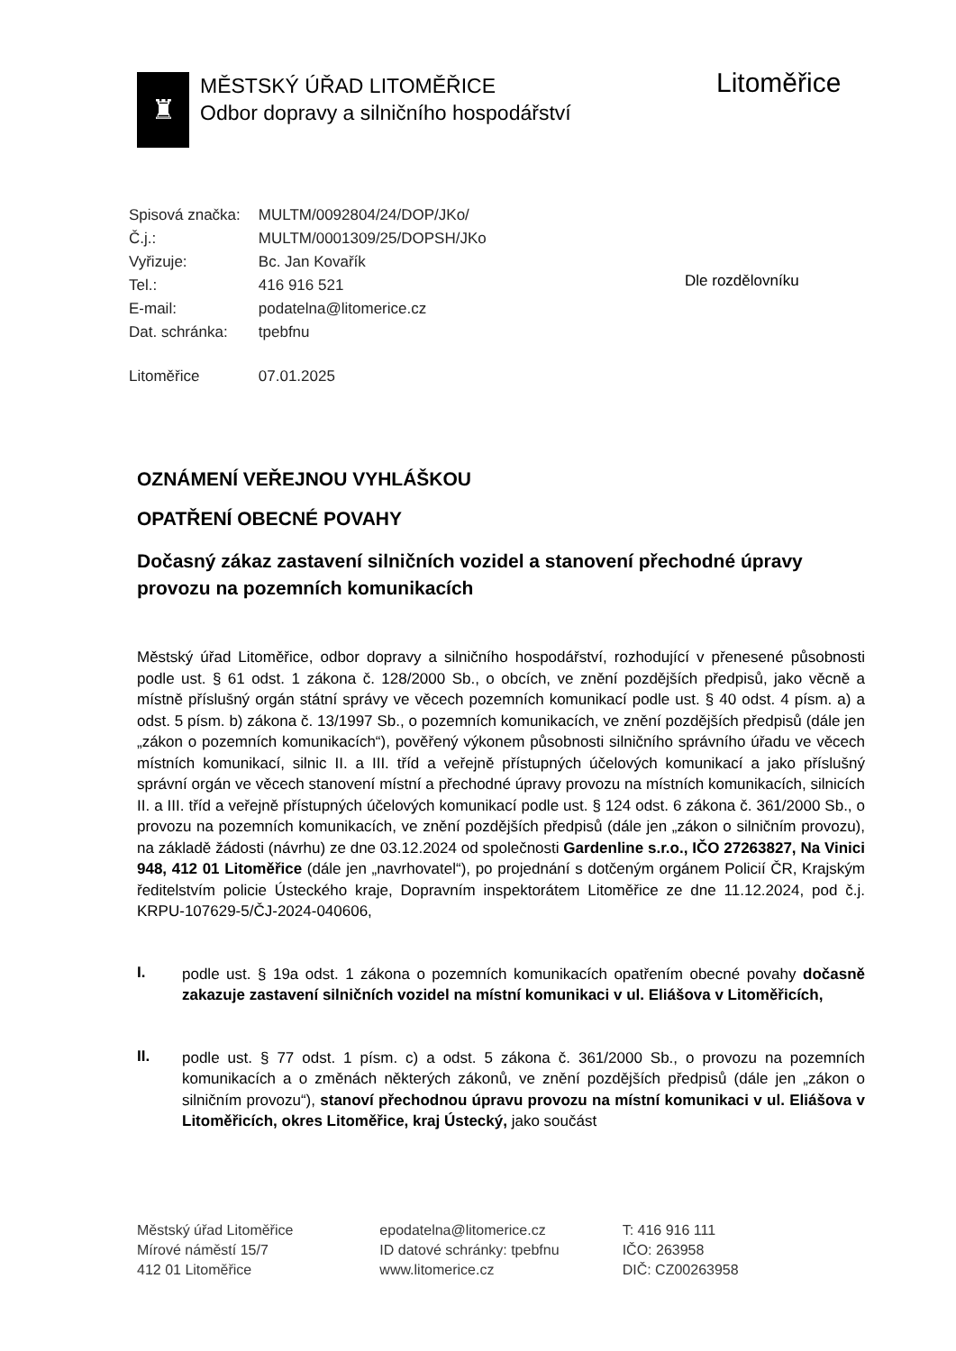♜
MĚSTSKÝ ÚŘAD LITOMĚŘICE
Odbor dopravy a silničního hospodářství
Litoměřice
| Spisová značka: | MULTM/0092804/24/DOP/JKo/ |
| Č.j.: | MULTM/0001309/25/DOPSH/JKo |
| Vyřizuje: | Bc. Jan Kovařík |
| Tel.: | 416 916 521 |
| E-mail: | podatelna@litomerice.cz |
| Dat. schránka: | tpebfnu |
| Litoměřice | 07.01.2025 |
Dle rozdělovníku
OZNÁMENÍ VEŘEJNOU VYHLÁŠKOU
OPATŘENÍ OBECNÉ POVAHY
Dočasný zákaz zastavení silničních vozidel a stanovení přechodné úpravy provozu na pozemních komunikacích
Městský úřad Litoměřice, odbor dopravy a silničního hospodářství, rozhodující v přenesené působnosti podle ust. § 61 odst. 1 zákona č. 128/2000 Sb., o obcích, ve znění pozdějších předpisů, jako věcně a místně příslušný orgán státní správy ve věcech pozemních komunikací podle ust. § 40 odst. 4 písm. a) a odst. 5 písm. b) zákona č. 13/1997 Sb., o pozemních komunikacích, ve znění pozdějších předpisů (dále jen „zákon o pozemních komunikacích“), pověřený výkonem působnosti silničního správního úřadu ve věcech místních komunikací, silnic II. a III. tříd a veřejně přístupných účelových komunikací a jako příslušný správní orgán ve věcech stanovení místní a přechodné úpravy provozu na místních komunikacích, silnicích II. a III. tříd a veřejně přístupných účelových komunikací podle ust. § 124 odst. 6 zákona č. 361/2000 Sb., o provozu na pozemních komunikacích, ve znění pozdějších předpisů (dále jen „zákon o silničním provozu), na základě žádosti (návrhu) ze dne 03.12.2024 od společnosti Gardenline s.r.o., IČO 27263827, Na Vinici 948, 412 01 Litoměřice (dále jen „navrhovatel“), po projednání s dotčeným orgánem Policií ČR, Krajským ředitelstvím policie Ústeckého kraje, Dopravním inspektorátem Litoměřice ze dne 11.12.2024, pod č.j. KRPU-107629-5/ČJ-2024-040606,
I.
podle ust. § 19a odst. 1 zákona o pozemních komunikacích opatřením obecné povahy dočasně zakazuje zastavení silničních vozidel na místní komunikaci v ul. Eliášova v Litoměřicích,
II.
podle ust. § 77 odst. 1 písm. c) a odst. 5 zákona č. 361/2000 Sb., o provozu na pozemních komunikacích a o změnách některých zákonů, ve znění pozdějších předpisů (dále jen „zákon o silničním provozu“), stanoví přechodnou úpravu provozu na místní komunikaci v ul. Eliášova v Litoměřicích, okres Litoměřice, kraj Ústecký, jako součást
Městský úřad Litoměřice
Mírové náměstí 15/7
412 01 Litoměřice
epodatelna@litomerice.cz
ID datové schránky: tpebfnu
www.litomerice.cz
T: 416 916 111
IČO: 263958
DIČ: CZ00263958